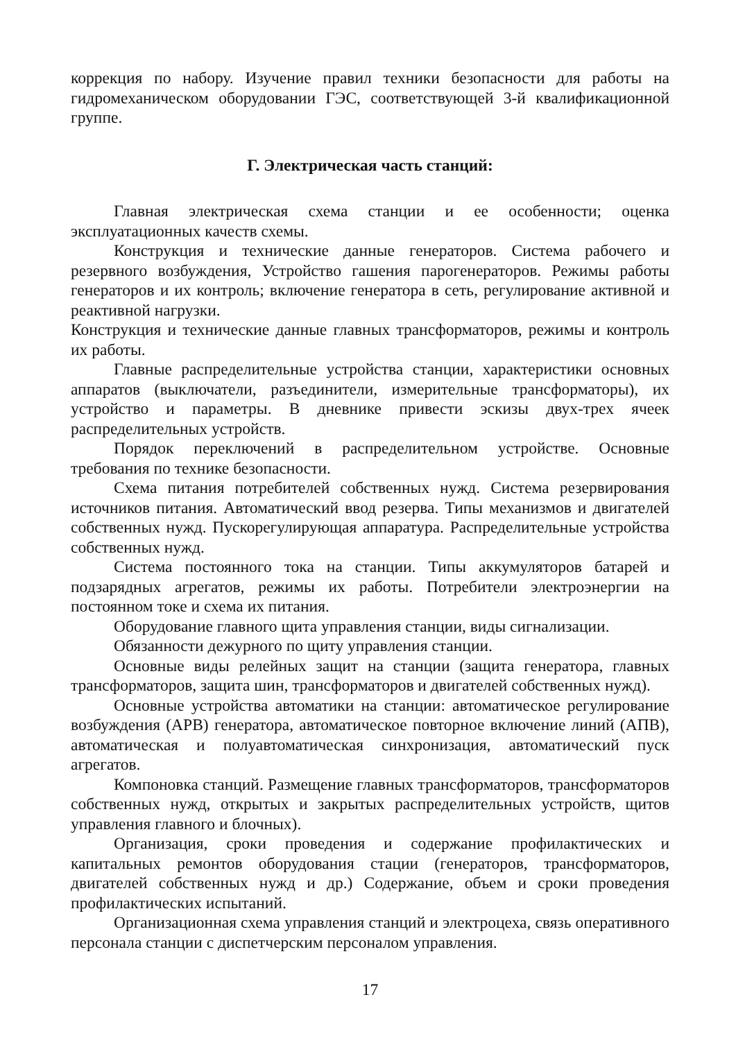коррекция по набору. Изучение правил техники безопасности для работы на гидромеханическом оборудовании ГЭС, соответствующей 3-й квалификационной группе.
Г. Электрическая часть станций:
Главная электрическая схема станции и ее особенности; оценка эксплуатационных качеств схемы.
Конструкция и технические данные генераторов. Система рабочего и резервного возбуждения, Устройство гашения парогенераторов. Режимы работы генераторов и их контроль; включение генератора в сеть, регулирование активной и реактивной нагрузки.
Конструкция и технические данные главных трансформаторов, режимы и контроль их работы.
Главные распределительные устройства станции, характеристики основных аппаратов (выключатели, разъединители, измерительные трансформаторы), их устройство и параметры. В дневнике привести эскизы двух-трех ячеек распределительных устройств.
Порядок переключений в распределительном устройстве. Основные требования по технике безопасности.
Схема питания потребителей собственных нужд. Система резервирования источников питания. Автоматический ввод резерва. Типы механизмов и двигателей собственных нужд. Пускорегулирующая аппаратура. Распределительные устройства собственных нужд.
Система постоянного тока на станции. Типы аккумуляторов батарей и подзарядных агрегатов, режимы их работы. Потребители электроэнергии на постоянном токе и схема их питания.
Оборудование главного щита управления станции, виды сигнализации.
Обязанности дежурного по щиту управления станции.
Основные виды релейных защит на станции (защита генератора, главных трансформаторов, защита шин, трансформаторов и двигателей собственных нужд).
Основные устройства автоматики на станции: автоматическое регулирование возбуждения (АРВ) генератора, автоматическое повторное включение линий (АПВ), автоматическая и полуавтоматическая синхронизация, автоматический пуск агрегатов.
Компоновка станций. Размещение главных трансформаторов, трансформаторов собственных нужд, открытых и закрытых распределительных устройств, щитов управления главного и блочных).
Организация, сроки проведения и содержание профилактических и капитальных ремонтов оборудования стации (генераторов, трансформаторов, двигателей собственных нужд и др.) Содержание, объем и сроки проведения профилактических испытаний.
Организационная схема управления станций и электроцеха, связь оперативного персонала станции с диспетчерским персоналом управления.
17